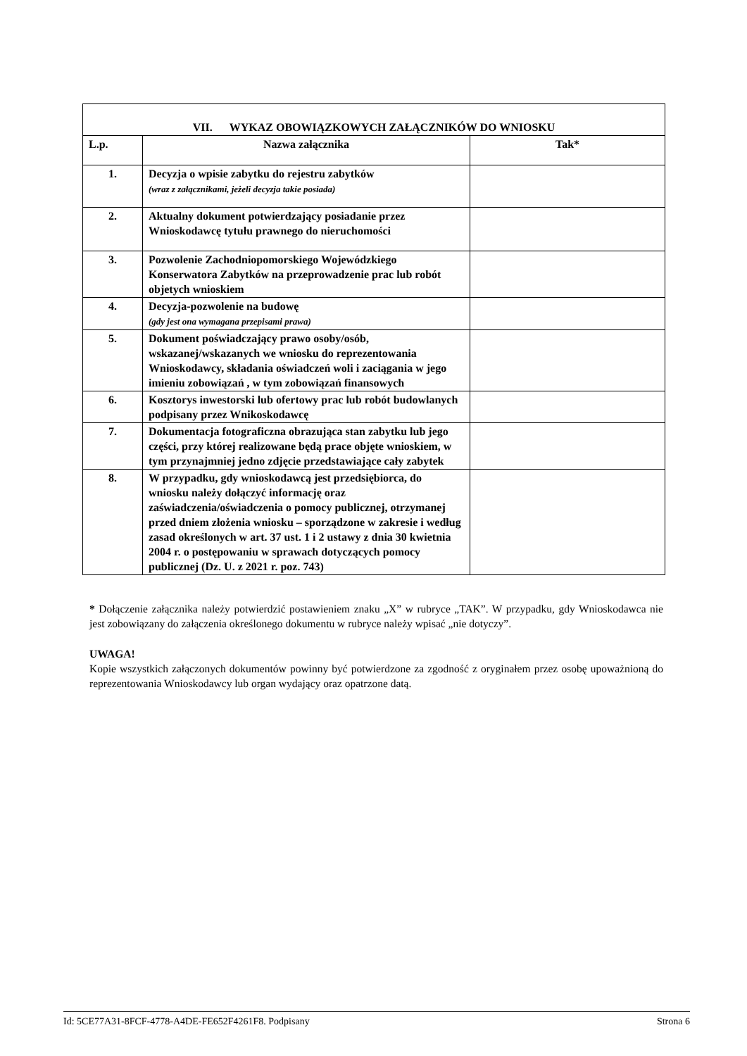| VII. WYKAZ OBOWIĄZKOWYCH ZAŁĄCZNIKÓW DO WNIOSKU | | |
| --- | --- | --- |
| L.p. | Nazwa załącznika | Tak* |
| 1. | Decyzja o wpisie zabytku do rejestru zabytków (wraz z załącznikami, jeżeli decyzja takie posiada) | |
| 2. | Aktualny dokument potwierdzający posiadanie przez Wnioskodawcę tytułu prawnego do nieruchomości | |
| 3. | Pozwolenie Zachodniopomorskiego Wojewódzkiego Konserwatora Zabytków na przeprowadzenie prac lub robót objetych wnioskiem | |
| 4. | Decyzja-pozwolenie na budowę (gdy jest ona wymagana przepisami prawa) | |
| 5. | Dokument poświadczający prawo osoby/osób, wskazanej/wskazanych we wniosku do reprezentowania Wnioskodawcy, składania oświadczeń woli i zaciągania w jego imieniu zobowiązań , w tym zobowiązań finansowych | |
| 6. | Kosztorys inwestorski lub ofertowy prac lub robót budowlanych podpisany przez Wnikoskodawcę | |
| 7. | Dokumentacja fotograficzna obrazująca stan zabytku lub jego części, przy której realizowane będą prace objęte wnioskiem, w tym przynajmniej jedno zdjęcie przedstawiające cały zabytek | |
| 8. | W przypadku, gdy wnioskodawcą jest przedsiębiorca, do wniosku należy dołączyć informację oraz zaświadczenia/oświadczenia o pomocy publicznej, otrzymanej przed dniem złożenia wniosku – sporządzone w zakresie i według zasad określonych w art. 37 ust. 1 i 2 ustawy z dnia 30 kwietnia 2004 r. o postępowaniu w sprawach dotyczących pomocy publicznej (Dz. U. z 2021 r. poz. 743) | |
* Dołączenie załącznika należy potwierdzić postawieniem znaku „X” w rubryce „TAK”. W przypadku, gdy Wnioskodawca nie jest zobowiązany do załączenia określonego dokumentu w rubryce należy wpisać „nie dotyczy”.
UWAGA!
Kopie wszystkich załączonych dokumentów powinny być potwierdzone za zgodność z oryginałem przez osobę upoważnioną do reprezentowania Wnioskodawcy lub organ wydający oraz opatrzone datą.
Id: 5CE77A31-8FCF-4778-A4DE-FE652F4261F8. Podpisany Strona 6